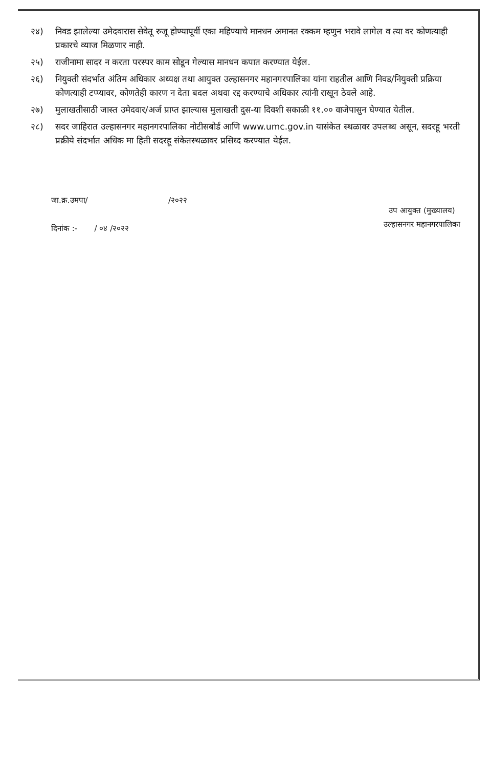२४) निवड झालेल्या उमेदवारास सेवेतू रुजू होण्यापूर्वी एका महिण्याचे मानधन अमानत रक्कम म्हणुन भरावे लागेल व त्या वर कोणत्याही प्रकारचे व्याज मिळणार नाही.
२५) राजीनामा सादर न करता परस्पर काम सोडून गेल्यास मानधन कपात करण्यात येईल.
२६) नियुक्ती संदर्भात अंतिम अधिकार अध्यक्ष तथा आयुक्त उल्हासनगर महानगरपालिका यांना राहतील आणि निवड/नियुक्ती प्रक्रिया कोणत्याही टप्प्यावर, कोणतेही कारण न देता बदल अथवा रद्द करण्याचे अधिकार त्यांनी राखून ठेवले आहे.
२७) मुलाखतीसाठी जास्त उमेदवार/अर्ज प्राप्त झाल्यास मुलाखती दुस-या दिवशी सकाळी ११.०० वाजेपासुन घेण्यात येतील.
२८) सदर जाहिरात उल्हासनगर महानगरपालिका नोटीसबोर्ड आणि www.umc.gov.in यासंकेत स्थळावर उपलब्ध असून, सदरहू भरती प्रक्रीये संदर्भात अधिक मा हिती सदरहू संकेतस्थळावर प्रसिध्द करण्यात येईल.
जा.क्र.उमपा/ /२०२२
दिनांक :- / ०४ /२०२२
उप आयुक्त (मुख्यालय)
उल्हासनगर महानगरपालिका